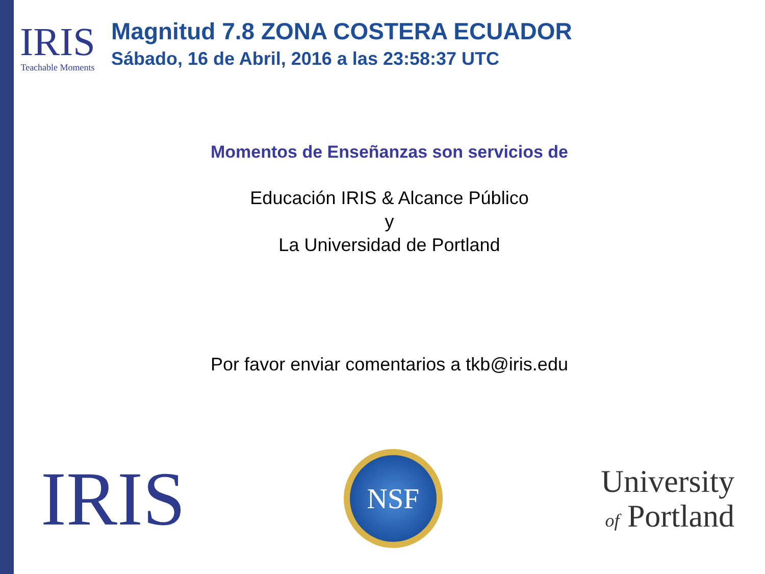IRIS
Teachable Moments
Magnitud 7.8 ZONA COSTERA ECUADOR
Sábado, 16 de Abril, 2016 a las 23:58:37 UTC
Momentos de Enseñanzas son servicios de
Educación IRIS & Alcance Público
y
La Universidad de Portland
Por favor enviar comentarios a tkb@iris.edu
IRIS
NSF
University
of Portland